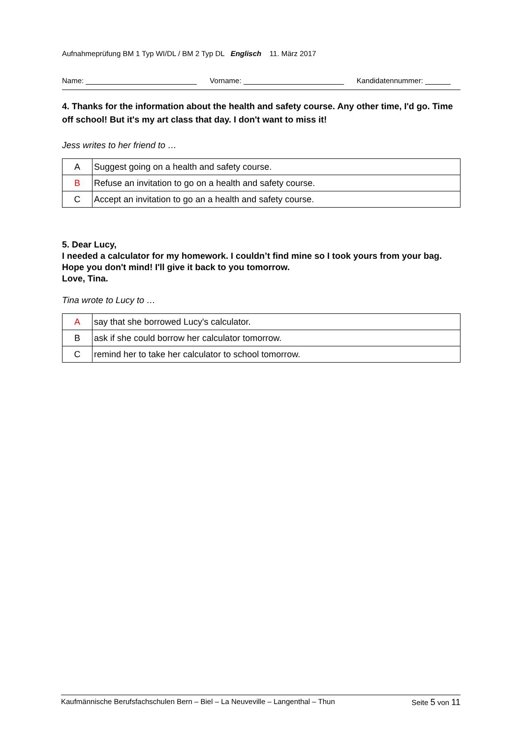Aufnahmeprüfung BM 1 Typ WI/DL / BM 2 Typ DL Englisch 11. März 2017
Name: Vorname: Kandidatennummer:
4. Thanks for the information about the health and safety course. Any other time, I'd go. Time off school! But it's my art class that day. I don't want to miss it!
Jess writes to her friend to …
| A | Suggest going on a health and safety course. |
| B | Refuse an invitation to go on a health and safety course. |
| C | Accept an invitation to go an a health and safety course. |
5. Dear Lucy,
I needed a calculator for my homework. I couldn’t find mine so I took yours from your bag. Hope you don't mind! I'll give it back to you tomorrow.
Love, Tina.
Tina wrote to Lucy to …
| A | say that she borrowed Lucy's calculator. |
| B | ask if she could borrow her calculator tomorrow. |
| C | remind her to take her calculator to school tomorrow. |
Kaufmännische Berufsfachschulen Bern – Biel – La Neuveville – Langenthal – Thun Seite 5 von 11